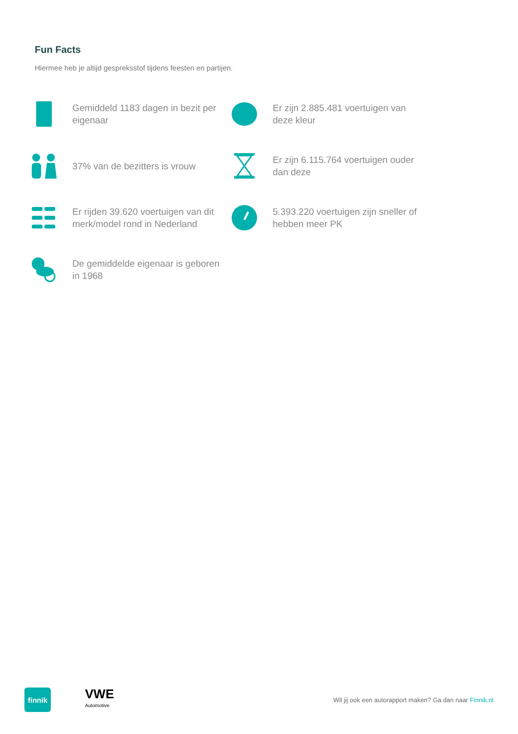Fun Facts
Hiermee heb je altijd gespreksstof tijdens feesten en partijen.
Gemiddeld 1183 dagen in bezit per eigenaar
Er zijn 2.885.481 voertuigen van deze kleur
37% van de bezitters is vrouw
Er zijn 6.115.764 voertuigen ouder dan deze
Er rijden 39.620 voertuigen van dit merk/model rond in Nederland
5.393.220 voertuigen zijn sneller of hebben meer PK
De gemiddelde eigenaar is geboren in 1968
finnik
VWE
Automotive
Wil jij ook een autorapport maken? Ga dan naar Finnik.nl